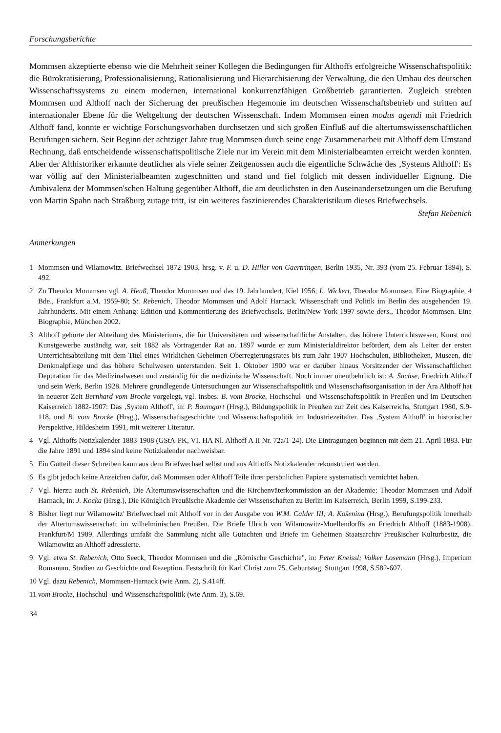Forschungsberichte
Mommsen akzeptierte ebenso wie die Mehrheit seiner Kollegen die Bedingungen für Althoffs erfolgreiche Wissenschaftspolitik: die Bürokratisierung, Professionalisierung, Rationalisierung und Hierarchisierung der Verwaltung, die den Umbau des deutschen Wissenschaftssystems zu einem modernen, international konkurrenzfähigen Großbetrieb garantierten. Zugleich strebten Mommsen und Althoff nach der Sicherung der preußischen Hegemonie im deutschen Wissenschaftsbetrieb und stritten auf internationaler Ebene für die Weltgeltung der deutschen Wissenschaft. Indem Mommsen einen modus agendi mit Friedrich Althoff fand, konnte er wichtige Forschungsvorhaben durchsetzen und sich großen Einfluß auf die altertumswissenschaftlichen Berufungen sichern. Seit Beginn der achtziger Jahre trug Mommsen durch seine enge Zusammenarbeit mit Althoff dem Umstand Rechnung, daß entscheidende wissenschaftspolitische Ziele nur im Verein mit dem Ministerialbeamten erreicht werden konnten. Aber der Althistoriker erkannte deutlicher als viele seiner Zeitgenossen auch die eigentliche Schwäche des ‚Systems Althoff': Es war völlig auf den Ministerialbeamten zugeschnitten und stand und fiel folglich mit dessen individueller Eignung. Die Ambivalenz der Mommsen'schen Haltung gegenüber Althoff, die am deutlichsten in den Auseinandersetzungen um die Berufung von Martin Spahn nach Straßburg zutage tritt, ist ein weiteres faszinierendes Charakteristikum dieses Briefwechsels.
Stefan Rebenich
Anmerkungen
1 Mommsen und Wilamowitz. Briefwechsel 1872-1903, hrsg. v. F. u. D. Hiller von Gaertringen, Berlin 1935, Nr. 393 (vom 25. Februar 1894), S. 492.
2 Zu Theodor Mommsen vgl. A. Heuß, Theodor Mommsen und das 19. Jahrhundert, Kiel 1956; L. Wickert, Theodor Mommsen. Eine Biographie, 4 Bde., Frankfurt a.M. 1959-80; St. Rebenich, Theodor Mommsen und Adolf Harnack. Wissenschaft und Politik im Berlin des ausgehenden 19. Jahrhunderts. Mit einem Anhang: Edition und Kommentierung des Briefwechsels, Berlin/New York 1997 sowie ders., Theodor Mommsen. Eine Biographie, München 2002.
3 Althoff gehörte der Abteilung des Ministeriums, die für Universitäten und wissenschaftliche Anstalten, das höhere Unterrichtswesen, Kunst und Kunstgewerbe zuständig war, seit 1882 als Vortragender Rat an. 1897 wurde er zum Ministerialdirektor befördert, dem als Leiter der ersten Unterrichtsabteilung mit dem Titel eines Wirklichen Geheimen Oberregierungsrates bis zum Jahr 1907 Hochschulen, Bibliotheken, Museen, die Denkmalpflege und das höhere Schulwesen unterstanden. Seit 1. Oktober 1900 war er darüber hinaus Vorsitzender der Wissenschaftlichen Deputation für das Medizinalwesen und zuständig für die medizinische Wissenschaft. Noch immer unentbehrlich ist: A. Sachse, Friedrich Althoff und sein Werk, Berlin 1928. Mehrere grundlegende Untersuchungen zur Wissenschaftspolitik und Wissenschaftsorganisation in der Ära Althoff hat in neuerer Zeit Bernhard vom Brocke vorgelegt, vgl. insbes. B. vom Brocke, Hochschul- und Wissenschaftspolitik in Preußen und im Deutschen Kaiserreich 1882-1907: Das ‚System Althoff', in: P. Baumgart (Hrsg.), Bildungspolitik in Preußen zur Zeit des Kaiserreichs, Stuttgart 1980, S.9-118, und B. vom Brocke (Hrsg.), Wissenschaftsgeschichte und Wissenschaftspolitik im Industriezeitalter. Das ‚System Althoff' in historischer Perspektive, Hildesheim 1991, mit weiterer Literatur.
4 Vgl. Althoffs Notizkalender 1883-1908 (GStA-PK, VI. HA Nl. Althoff A II Nr. 72a/1-24). Die Eintragungen beginnen mit dem 21. April 1883. Für die Jahre 1891 und 1894 sind keine Notizkalender nachweisbar.
5 Ein Gutteil dieser Schreiben kann aus dem Briefwechsel selbst und aus Althoffs Notizkalender rekonstruiert werden.
6 Es gibt jedoch keine Anzeichen dafür, daß Mommsen oder Althoff Teile ihrer persönlichen Papiere systematisch vernichtet haben.
7 Vgl. hierzu auch St. Rebenich, Die Altertumswissenschaften und die Kirchenväterkommission an der Akademie: Theodor Mommsen und Adolf Harnack, in: J. Kocka (Hrsg.), Die Königlich Preußische Akademie der Wissenschaften zu Berlin im Kaiserreich, Berlin 1999, S.199-233.
8 Bisher liegt nur Wilamowitz' Briefwechsel mit Althoff vor in der Ausgabe von W.M. Calder III; A. Košenina (Hrsg.), Berufungspolitik innerhalb der Altertumswissenschaft im wilhelminischen Preußen. Die Briefe Ulrich von Wilamowitz-Moellendorffs an Friedrich Althoff (1883-1908), Frankfurt/M 1989. Allerdings umfaßt die Sammlung nicht alle Gutachten und Briefe im Geheimen Staatsarchiv Preußischer Kulturbesitz, die Wilamowitz an Althoff adressierte.
9 Vgl. etwa St. Rebenich, Otto Seeck, Theodor Mommsen und die „Römische Geschichte", in: Peter Kneissl; Volker Losemann (Hrsg.), Imperium Romanum. Studien zu Geschichte und Rezeption. Festschrift für Karl Christ zum 75. Geburtstag, Stuttgart 1998, S.582-607.
10 Vgl. dazu Rebenich, Mommsen-Harnack (wie Anm. 2), S.414ff.
11 vom Brocke, Hochschul- und Wissenschaftspolitik (wie Anm. 3), S.69.
34